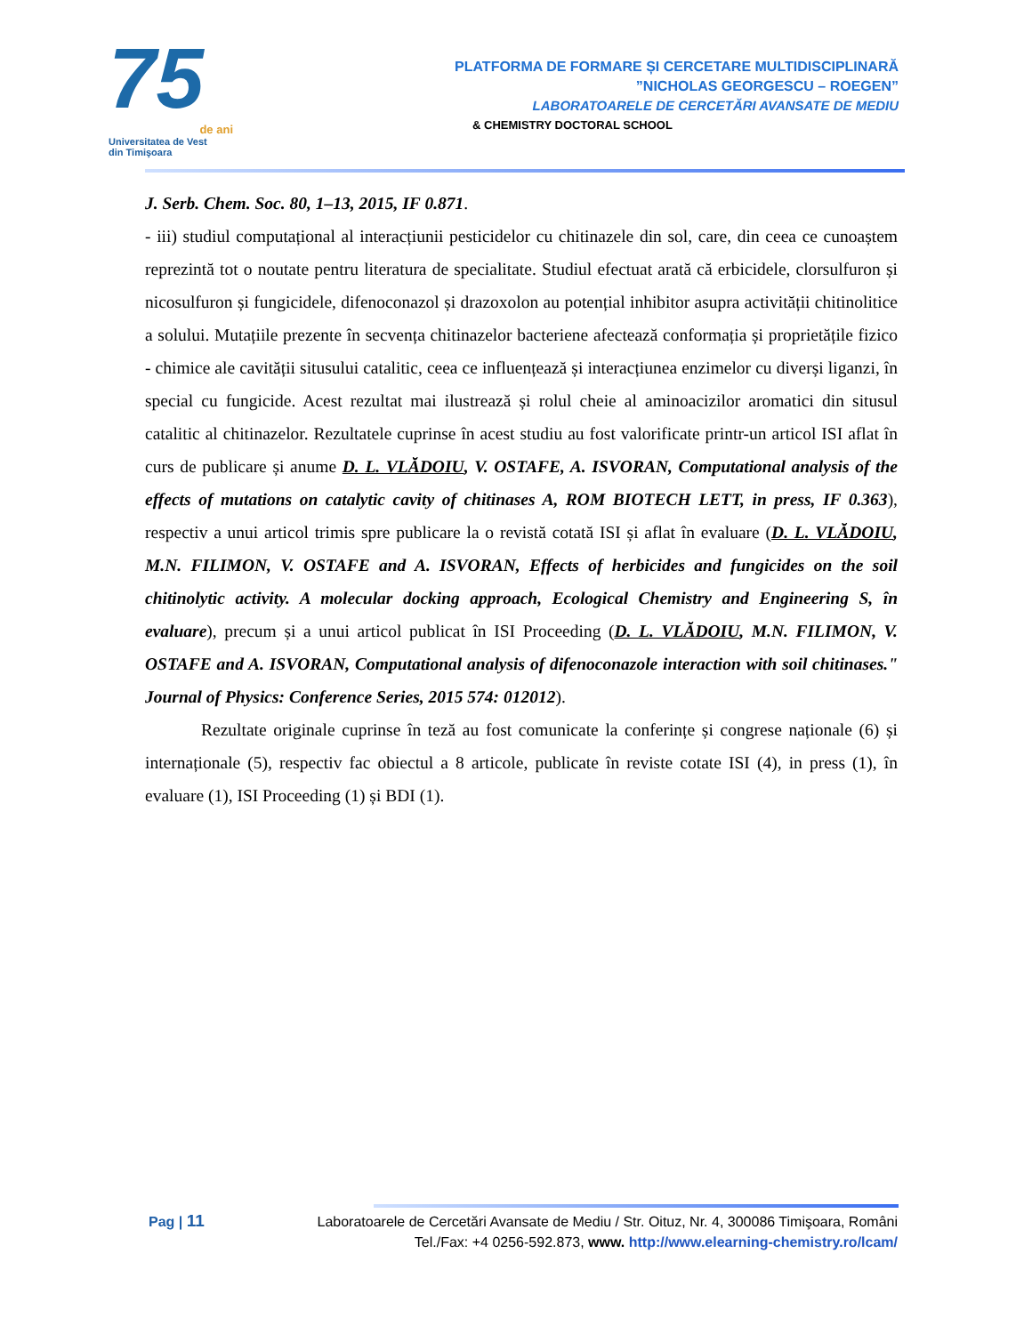75
de ani
Universitatea de Vest
din Timişoara
PLATFORMA DE FORMARE ȘI CERCETARE MULTIDISCIPLINARĂ
”NICHOLAS GEORGESCU – ROEGEN”
LABORATOARELE DE CERCETĂRI AVANSATE DE MEDIU
& CHEMISTRY DOCTORAL SCHOOL
J. Serb. Chem. Soc. 80, 1–13, 2015, IF 0.871.
- iii) studiul computațional al interacțiunii pesticidelor cu chitinazele din sol, care, din ceea ce cunoaștem reprezintă tot o noutate pentru literatura de specialitate. Studiul efectuat arată că erbicidele, clorsulfuron și nicosulfuron și fungicidele, difenoconazol și drazoxolon au potențial inhibitor asupra activității chitinolitice a solului. Mutațiile prezente în secvența chitinazelor bacteriene afectează conformația și proprietățile fizico - chimice ale cavității situsului catalitic, ceea ce influențează și interacțiunea enzimelor cu diverși liganzi, în special cu fungicide. Acest rezultat mai ilustrează și rolul cheie al aminoacizilor aromatici din situsul catalitic al chitinazelor. Rezultatele cuprinse în acest studiu au fost valorificate printr-un articol ISI aflat în curs de publicare și anume D. L. VLĂDOIU, V. OSTAFE, A. ISVORAN, Computational analysis of the effects of mutations on catalytic cavity of chitinases A, ROM BIOTECH LETT, in press, IF 0.363), respectiv a unui articol trimis spre publicare la o revistă cotată ISI și aflat în evaluare (D. L. VLĂDOIU, M.N. FILIMON, V. OSTAFE and A. ISVORAN, Effects of herbicides and fungicides on the soil chitinolytic activity. A molecular docking approach, Ecological Chemistry and Engineering S, în evaluare), precum și a unui articol publicat în ISI Proceeding (D. L. VLĂDOIU, M.N. FILIMON, V. OSTAFE and A. ISVORAN, Computational analysis of difenoconazole interaction with soil chitinases." Journal of Physics: Conference Series, 2015 574: 012012).
Rezultate originale cuprinse în teză au fost comunicate la conferințe și congrese naționale (6) și internaționale (5), respectiv fac obiectul a 8 articole, publicate în reviste cotate ISI (4), in press (1), în evaluare (1), ISI Proceeding (1) și BDI (1).
Pag | 11
Laboratoarele de Cercetări Avansate de Mediu / Str. Oituz, Nr. 4, 300086 Timişoara, Români
Tel./Fax: +4 0256-592.873, www. http://www.elearning-chemistry.ro/lcam/